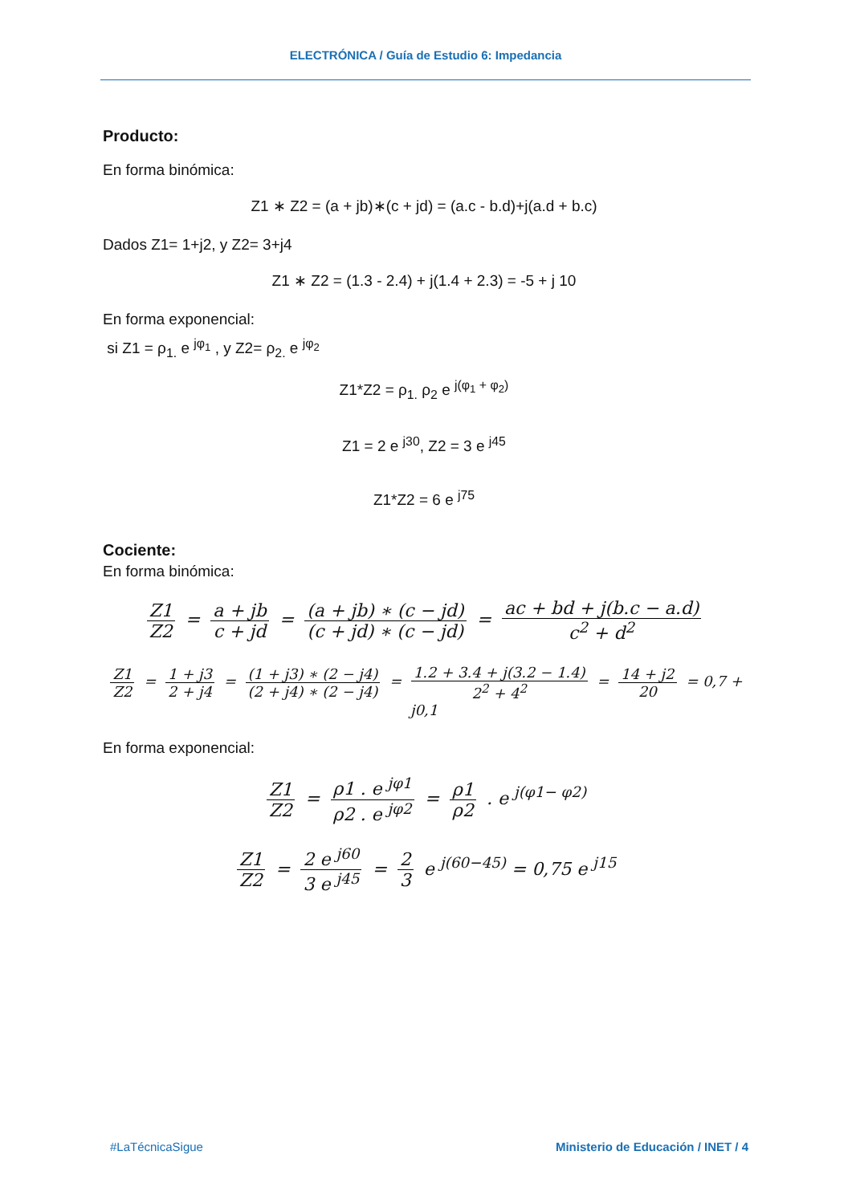ELECTRÓNICA / Guía de Estudio 6: Impedancia
Producto:
En forma binómica:
Z1 ∗ Z2 = (a + jb)∗(c + jd) = (a.c - b.d)+j(a.d + b.c)
Dados Z1= 1+j2, y Z2= 3+j4
Z1 ∗ Z2 = (1.3 - 2.4) + j(1.4 + 2.3) = -5 + j 10
En forma exponencial:
si Z1 = ρ<sub>1.</sub> e <sup>jφ<sub>1</sub></sup> , y Z2= ρ<sub>2.</sub> e <sup>jφ<sub>2</sub></sup>
Z1*Z2 = ρ<sub>1.</sub> ρ<sub>2</sub> e <sup>j(φ<sub>1</sub> + φ<sub>2</sub>)</sup>
Z1 = 2 e <sup>j30</sup>, Z2 = 3 e <sup>j45</sup>
Z1*Z2 = 6 e <sup>j75</sup>
Cociente:
En forma binómica:
Z1 Z2 = a + jb c + jd = (a + jb) ∗ (c − jd) (c + jd) ∗ (c − jd) = ac + bd + j(b.c − a.d) c<sup>2</sup> + d<sup>2</sup>
Z1 Z2 = 1 + j3 2 + j4 = (1 + j3) ∗ (2 − j4) (2 + j4) ∗ (2 − j4) = 1.2 + 3.4 + j(3.2 − 1.4) 2<sup>2</sup> + 4<sup>2</sup> = 14 + j2 20 = 0,7 + j0,1
En forma exponencial:
Z1 Z2 = ρ1 . e <sup>jφ1</sup> ρ2 . e <sup>jφ2</sup> = ρ1 ρ2 . e <sup>j(φ1− φ2)</sup>
Z1 Z2 = 2 e <sup>j60</sup> 3 e <sup>j45</sup> = 2 3 e <sup>j(60−45)</sup> = 0,75 e <sup>j15</sup>
#LaTécnicaSigue Ministerio de Educación / INET / 4